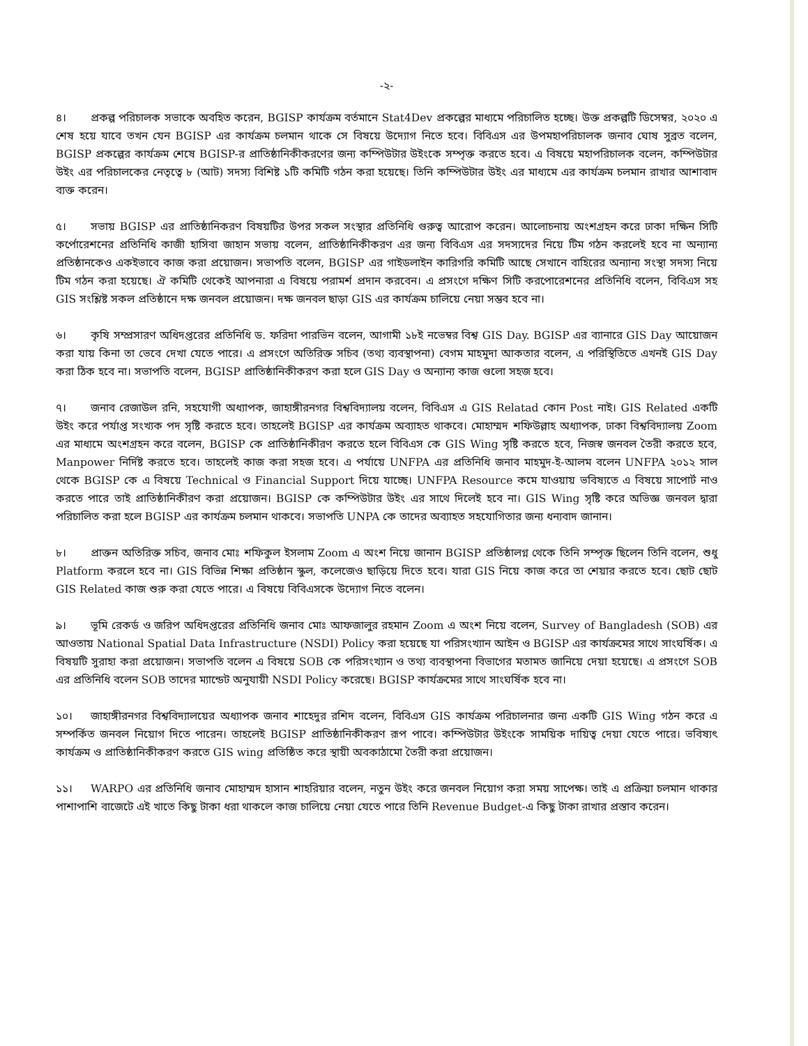-২-
৪। প্রকল্প পরিচালক সভাকে অবহিত করেন, BGISP কার্যক্রম বর্তমানে Stat4Dev প্রকল্পের মাধ্যমে পরিচালিত হচ্ছে। উক্ত প্রকল্পটি ডিসেম্বর, ২০২০ এ শেষ হয়ে যাবে তখন যেন BGISP এর কার্যক্রম চলমান থাকে সে বিষয়ে উদ্যোগ নিতে হবে। বিবিএস এর উপমহাপরিচালক জনাব ঘোষ সুব্রত বলেন, BGISP প্রকল্পের কার্যক্রম শেষে BGISP-র প্রাতিষ্ঠানিকীকরণের জন্য কম্পিউটার উইংকে সম্পৃক্ত করতে হবে। এ বিষয়ে মহাপরিচালক বলেন, কম্পিউটার উইং এর পরিচালকের নেতৃত্বে ৮ (আট) সদস্য বিশিষ্ট ১টি কমিটি গঠন করা হয়েছে। তিনি কম্পিউটার উইং এর মাধ্যমে এর কার্যক্রম চলমান রাখার আশাবাদ ব্যক্ত করেন।
৫। সভায় BGISP এর প্রাতিষ্ঠানিকরণ বিষয়টির উপর সকল সংস্থার প্রতিনিধি গুরুত্ব আরোপ করেন। আলোচনায় অংশগ্রহন করে ঢাকা দক্ষিন সিটি কর্পোরেশনের প্রতিনিধি কাজী হাসিবা জাহান সভায় বলেন, প্রাতিষ্ঠানিকীকরণ এর জন্য বিবিএস এর সদস্যদের নিয়ে টিম গঠন করলেই হবে না অন্যান্য প্রতিষ্ঠানকেও একইভাবে কাজ করা প্রয়োজন। সভাপতি বলেন, BGISP এর গাইডলাইন কারিগরি কমিটি আছে সেখানে বাহিরের অন্যান্য সংস্থা সদস্য নিয়ে টিম গঠন করা হয়েছে। ঐ কমিটি থেকেই আপনারা এ বিষয়ে পরামর্শ প্রদান করবেন। এ প্রসংগে দক্ষিণ সিটি করপোরেশনের প্রতিনিধি বলেন, বিবিএস সহ GIS সংশ্লিষ্ট সকল প্রতিষ্ঠানে দক্ষ জনবল প্রয়োজন। দক্ষ জনবল ছাড়া GIS এর কার্যক্রম চালিয়ে নেয়া সম্ভব হবে না।
৬। কৃষি সম্প্রসারণ অধিদপ্তরের প্রতিনিধি ড. ফরিদা পারভিন বলেন, আগামী ১৮ই নভেম্বর বিশ্ব GIS Day. BGISP এর ব্যানারে GIS Day আয়োজন করা যায় কিনা তা ভেবে দেখা যেতে পারে। এ প্রসংগে অতিরিক্ত সচিব (তথ্য ব্যবস্থাপনা) বেগম মাহমুদা আকতার বলেন, এ পরিস্থিতিতে এখনই GIS Day করা ঠিক হবে না। সভাপতি বলেন, BGISP প্রাতিষ্ঠানিকীকরণ করা হলে GIS Day ও অন্যান্য কাজ গুলো সহজ হবে।
৭। জনাব রেজাউল রনি, সহযোগী অধ্যাপক, জাহাঙ্গীরনগর বিশ্ববিদ্যালয় বলেন, বিবিএস এ GIS Relatad কোন Post নাই। GIS Related একটি উইং করে পর্যাপ্ত সংখ্যক পদ সৃষ্টি করতে হবে। তাহলেই BGISP এর কার্যক্রম অব্যাহত থাকবে। মোহাম্মদ শফিউল্লাহ অধ্যাপক, ঢাকা বিশ্ববিদ্যালয় Zoom এর মাধ্যমে অংশগ্রহন করে বলেন, BGISP কে প্রাতিষ্ঠানিকীরণ করতে হলে বিবিএস কে GIS Wing সৃষ্টি করতে হবে, নিজস্ব জনবল তৈরী করতে হবে, Manpower নির্দিষ্ট করতে হবে। তাহলেই কাজ করা সহজ হবে। এ পর্যায়ে UNFPA এর প্রতিনিধি জনাব মাহমুদ-ই-আলম বলেন UNFPA ২০১২ সাল থেকে BGISP কে এ বিষয়ে Technical ও Financial Support দিয়ে যাচ্ছে। UNFPA Resource কমে যাওয়ায় ভবিষ্যতে এ বিষয়ে সাপোর্ট নাও করতে পারে তাই প্রাতিষ্ঠানিকীরণ করা প্রয়োজন। BGISP কে কম্পিউটার উইং এর সাথে দিলেই হবে না। GIS Wing সৃষ্টি করে অভিজ্ঞ জনবল দ্বারা পরিচালিত করা হলে BGISP এর কার্যক্রম চলমান থাকবে। সভাপতি UNPA কে তাদের অব্যাহত সহযোগিতার জন্য ধন্যবাদ জানান।
৮। প্রাক্তন অতিরিক্ত সচিব, জনাব মোঃ শফিকুল ইসলাম Zoom এ অংশ নিয়ে জানান BGISP প্রতিষ্ঠালগ্ন থেকে তিনি সম্পৃক্ত ছিলেন তিনি বলেন, শুধু Platform করলে হবে না। GIS বিভিন্ন শিক্ষা প্রতিষ্ঠান স্কুল, কলেজেও ছাড়িয়ে দিতে হবে। যারা GIS নিয়ে কাজ করে তা শেয়ার করতে হবে। ছোট ছোট GIS Related কাজ শুরু করা যেতে পারে। এ বিষয়ে বিবিএসকে উদ্যোগ নিতে বলেন।
৯। ভূমি রেকর্ড ও জরিপ অধিদপ্তরের প্রতিনিধি জনাব মোঃ আফজালুর রহমান Zoom এ অংশ নিয়ে বলেন, Survey of Bangladesh (SOB) এর আওতায় National Spatial Data Infrastructure (NSDI) Policy করা হয়েছে যা পরিসংখ্যান আইন ও BGISP এর কার্যক্রমের সাথে সাংঘর্ষিক। এ বিষয়টি সুরাহা করা প্রয়োজন। সভাপতি বলেন এ বিষয়ে SOB কে পরিসংখ্যান ও তথ্য ব্যবস্থাপনা বিভাগের মতামত জানিয়ে দেয়া হয়েছে। এ প্রসংগে SOB এর প্রতিনিধি বলেন SOB তাদের ম্যান্ডেট অনুযায়ী NSDI Policy করেছে। BGISP কার্যক্রমের সাথে সাংঘর্ষিক হবে না।
১০। জাহাঙ্গীরনগর বিশ্ববিদ্যালয়ের অধ্যাপক জনাব শাহেদুর রশিদ বলেন, বিবিএস GIS কার্যক্রম পরিচালনার জন্য একটি GIS Wing গঠন করে এ সম্পর্কিত জনবল নিয়োগ দিতে পারেন। তাহলেই BGISP প্রাতিষ্ঠানিকীকরণ রূপ পাবে। কম্পিউটার উইংকে সাময়িক দায়িত্ব দেয়া যেতে পারে। ভবিষ্যৎ কার্যক্রম ও প্রাতিষ্ঠানিকীকরণ করতে GIS wing প্রতিষ্ঠিত করে স্থায়ী অবকাঠামো তৈরী করা প্রয়োজন।
১১। WARPO এর প্রতিনিধি জনাব মোহাম্মদ হাসান শাহরিয়ার বলেন, নতুন উইং করে জনবল নিয়োগ করা সময় সাপেক্ষ। তাই এ প্রক্রিয়া চলমান থাকার পাশাপাশি বাজেটে এই খাতে কিছু টাকা ধরা থাকলে কাজ চালিয়ে নেয়া যেতে পারে তিনি Revenue Budget-এ কিছু টাকা রাখার প্রস্তাব করেন।